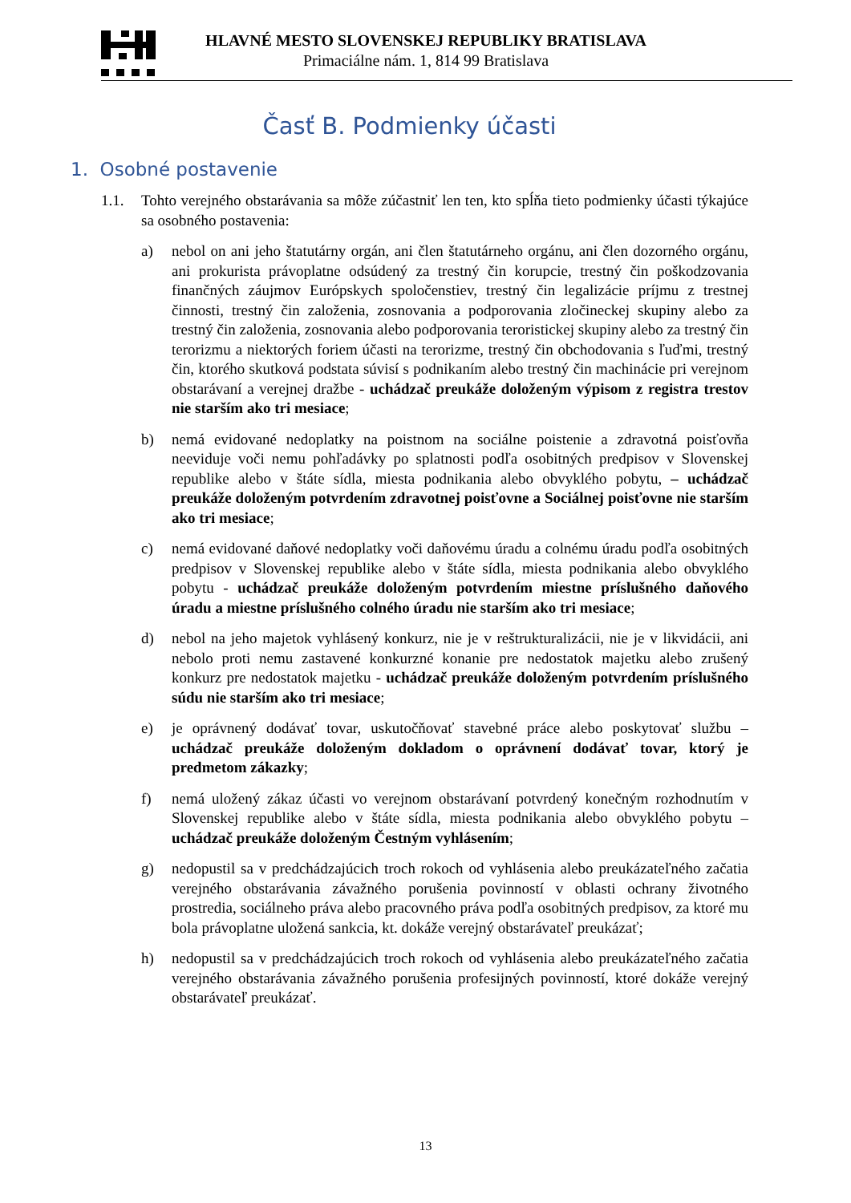HLAVNÉ MESTO SLOVENSKEJ REPUBLIKY BRATISLAVA
Primaciálne nám. 1, 814 99 Bratislava
Časť B. Podmienky účasti
1. Osobné postavenie
1.1. Tohto verejného obstarávania sa môže zúčastniť len ten, kto spĺňa tieto podmienky účasti týkajúce sa osobného postavenia:
a) nebol on ani jeho štatutárny orgán, ani člen štatutárneho orgánu, ani člen dozorného orgánu, ani prokurista právoplatne odsúdený za trestný čin korupcie, trestný čin poškodzovania finančných záujmov Európskych spoločenstiev, trestný čin legalizácie príjmu z trestnej činnosti, trestný čin založenia, zosnovania a podporovania zločineckej skupiny alebo za trestný čin založenia, zosnovania alebo podporovania teroristickej skupiny alebo za trestný čin terorizmu a niektorých foriem účasti na terorizme, trestný čin obchodovania s ľuďmi, trestný čin, ktorého skutková podstata súvisí s podnikaním alebo trestný čin machinácie pri verejnom obstarávaní a verejnej dražbe - uchádzač preukáže doloženým výpisom z registra trestov nie starším ako tri mesiace;
b) nemá evidované nedoplatky na poistnom na sociálne poistenie a zdravotná poisťovňa neeviduje voči nemu pohľadávky po splatnosti podľa osobitných predpisov v Slovenskej republike alebo v štáte sídla, miesta podnikania alebo obvyklého pobytu, – uchádzač preukáže doloženým potvrdením zdravotnej poisťovne a Sociálnej poisťovne nie starším ako tri mesiace;
c) nemá evidované daňové nedoplatky voči daňovému úradu a colnému úradu podľa osobitných predpisov v Slovenskej republike alebo v štáte sídla, miesta podnikania alebo obvyklého pobytu - uchádzač preukáže doloženým potvrdením miestne príslušného daňového úradu a miestne príslušného colného úradu nie starším ako tri mesiace;
d) nebol na jeho majetok vyhlásený konkurz, nie je v reštrukturalizácii, nie je v likvidácii, ani nebolo proti nemu zastavené konkurzné konanie pre nedostatok majetku alebo zrušený konkurz pre nedostatok majetku - uchádzač preukáže doloženým potvrdením príslušného súdu nie starším ako tri mesiace;
e) je oprávnený dodávať tovar, uskutočňovať stavebné práce alebo poskytovať službu – uchádzač preukáže doloženým dokladom o oprávnení dodávať tovar, ktorý je predmetom zákazky;
f) nemá uložený zákaz účasti vo verejnom obstarávaní potvrdený konečným rozhodnutím v Slovenskej republike alebo v štáte sídla, miesta podnikania alebo obvyklého pobytu – uchádzač preukáže doloženým Čestným vyhlásením;
g) nedopustil sa v predchádzajúcich troch rokoch od vyhlásenia alebo preukázateľného začatia verejného obstarávania závažného porušenia povinností v oblasti ochrany životného prostredia, sociálneho práva alebo pracovného práva podľa osobitných predpisov, za ktoré mu bola právoplatne uložená sankcia, kt. dokáže verejný obstarávateľ preukázať;
h) nedopustil sa v predchádzajúcich troch rokoch od vyhlásenia alebo preukázateľného začatia verejného obstarávania závažného porušenia profesijných povinností, ktoré dokáže verejný obstarávateľ preukázať.
13